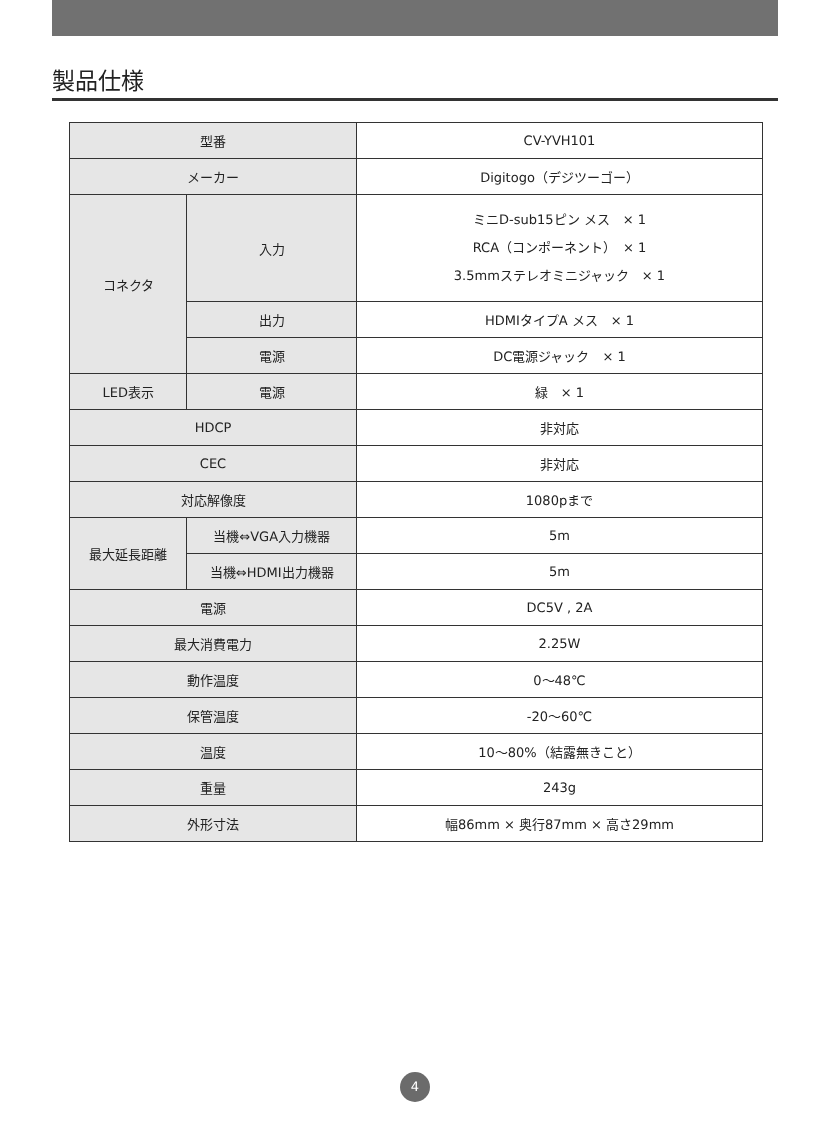製品仕様
| 型番 | | CV-YVH101 |
| メーカー | | Digitogo（デジツーゴー） |
| コネクタ | 入力 | ミニD-sub15ピン メス × 1 RCA（コンポーネント） × 1 3.5mmステレオミニジャック × 1 |
| | 出力 | HDMIタイプA メス × 1 |
| | 電源 | DC電源ジャック × 1 |
| LED表示 | 電源 | 緑 × 1 |
| HDCP | | 非対応 |
| CEC | | 非対応 |
| 対応解像度 | | 1080pまで |
| 最大延長距離 | 当機⇔VGA入力機器 | 5m |
| | 当機⇔HDMI出力機器 | 5m |
| 電源 | | DC5V , 2A |
| 最大消費電力 | | 2.25W |
| 動作温度 | | 0～48℃ |
| 保管温度 | | -20～60℃ |
| 温度 | | 10～80%（結露無きこと） |
| 重量 | | 243g |
| 外形寸法 | | 幅86mm × 奥行87mm × 高さ29mm |
4